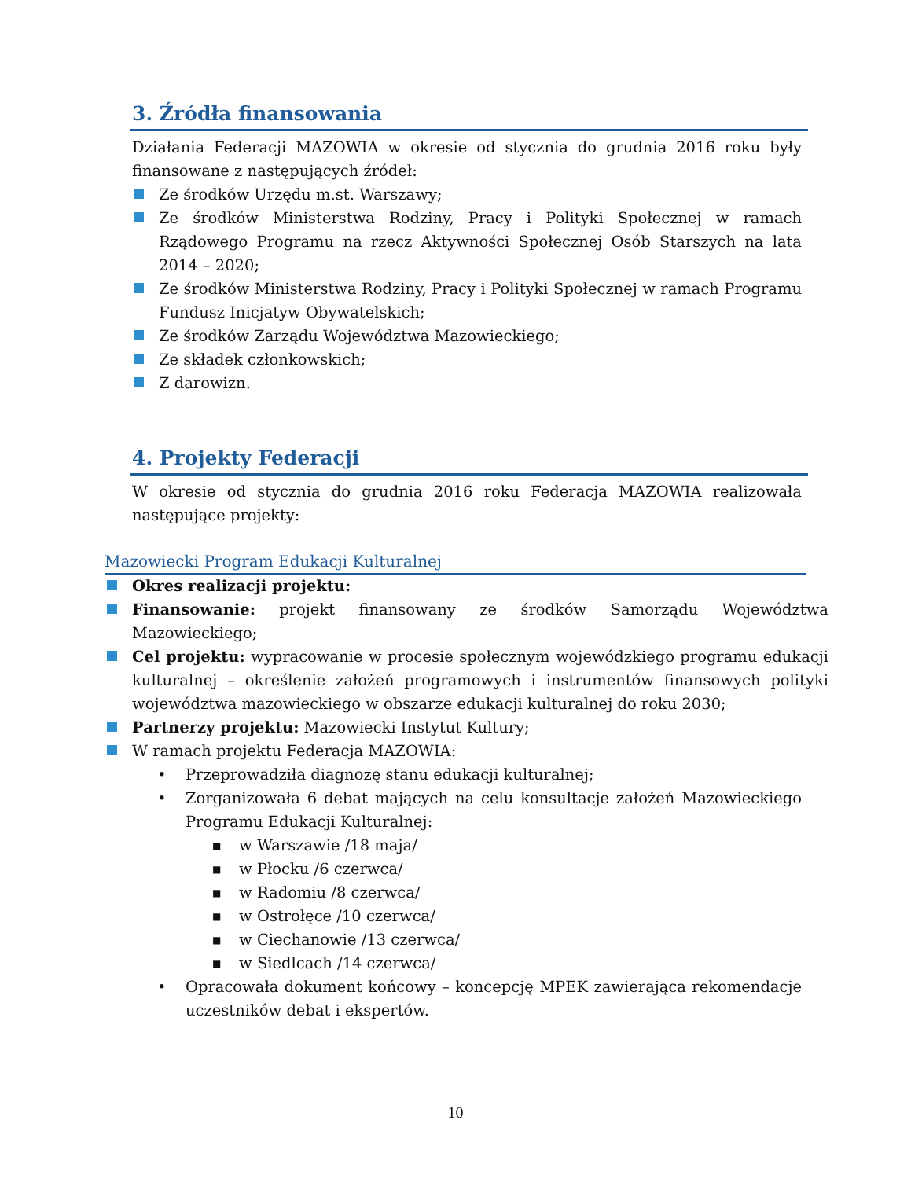3. Źródła finansowania
Działania Federacji MAZOWIA w okresie od stycznia do grudnia 2016 roku były finansowane z następujących źródeł:
Ze środków Urzędu m.st. Warszawy;
Ze środków Ministerstwa Rodziny, Pracy i Polityki Społecznej w ramach Rządowego Programu na rzecz Aktywności Społecznej Osób Starszych na lata 2014 – 2020;
Ze środków Ministerstwa Rodziny, Pracy i Polityki Społecznej w ramach Programu Fundusz Inicjatyw Obywatelskich;
Ze środków Zarządu Województwa Mazowieckiego;
Ze składek członkowskich;
Z darowizn.
4. Projekty Federacji
W okresie od stycznia do grudnia 2016 roku Federacja MAZOWIA realizowała następujące projekty:
Mazowiecki Program Edukacji Kulturalnej
Okres realizacji projektu:
Finansowanie: projekt finansowany ze środków Samorządu Województwa Mazowieckiego;
Cel projektu: wypracowanie w procesie społecznym wojewódzkiego programu edukacji kulturalnej – określenie założeń programowych i instrumentów finansowych polityki województwa mazowieckiego w obszarze edukacji kulturalnej do roku 2030;
Partnerzy projektu: Mazowiecki Instytut Kultury;
W ramach projektu Federacja MAZOWIA:
• Przeprowadziła diagnozę stanu edukacji kulturalnej;
• Zorganizowała 6 debat mających na celu konsultacje założeń Mazowieckiego Programu Edukacji Kulturalnej:
■ w Warszawie /18 maja/
■ w Płocku /6 czerwca/
■ w Radomiu /8 czerwca/
■ w Ostrołęce /10 czerwca/
■ w Ciechanowie /13 czerwca/
■ w Siedlcach /14 czerwca/
• Opracowała dokument końcowy – koncepcję MPEK zawierająca rekomendacje uczestników debat i ekspertów.
10